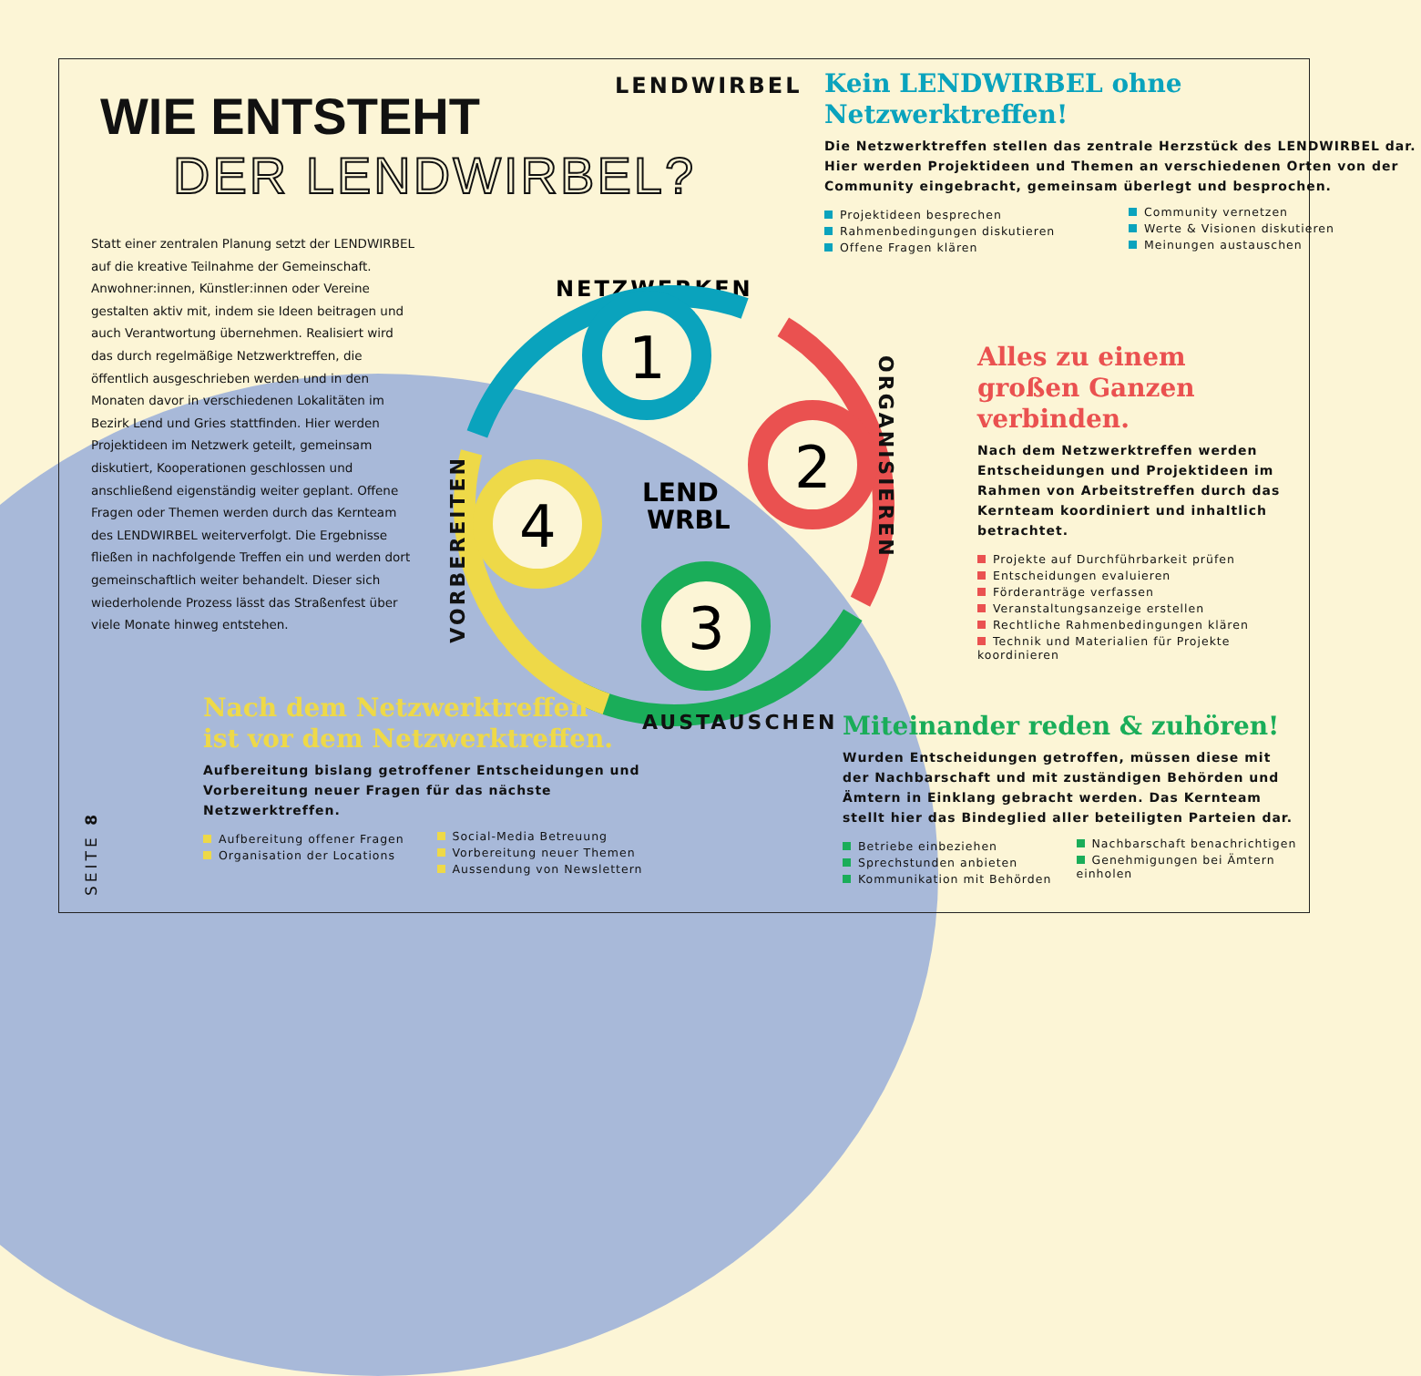LENDWIRBEL
WIE ENTSTEHT
DER LENDWIRBEL?
Statt einer zentralen Planung setzt der LENDWIRBEL auf die kreative Teilnahme der Gemeinschaft. Anwohner:innen, Künstler:innen oder Vereine gestalten aktiv mit, indem sie Ideen beitragen und auch Verantwortung übernehmen. Realisiert wird das durch regelmäßige Netzwerktreffen, die öffentlich ausgeschrieben werden und in den Monaten davor in verschiedenen Lokalitäten im Bezirk Lend und Gries stattfinden. Hier werden Projektideen im Netzwerk geteilt, gemeinsam diskutiert, Kooperationen geschlossen und anschließend eigenständig weiter geplant. Offene Fragen oder Themen werden durch das Kernteam des LENDWIRBEL weiterverfolgt. Die Ergebnisse fließen in nachfolgende Treffen ein und werden dort gemeinschaftlich weiter behandelt. Dieser sich wiederholende Prozess lässt das Straßenfest über viele Monate hinweg entstehen.
Kein LENDWIRBEL ohne Netzwerktreffen!
Die Netzwerktreffen stellen das zentrale Herzstück des LENDWIRBEL dar. Hier werden Projektideen und Themen an verschiedenen Orten von der Community eingebracht, gemeinsam überlegt und besprochen.
Projektideen besprechen
Rahmenbedingungen diskutieren
Offene Fragen klären
Community vernetzen
Werte & Visionen diskutieren
Meinungen austauschen
NETZWERKEN
1
2
3
4
LEND
WRBL
ORGANISIEREN
VORBEREITEN
AUSTAUSCHEN
Alles zu einem großen Ganzen verbinden.
Nach dem Netzwerktreffen werden Entscheidungen und Projektideen im Rahmen von Arbeitstreffen durch das Kernteam koordiniert und inhaltlich betrachtet.
Projekte auf Durchführbarkeit prüfen
Entscheidungen evaluieren
Förderanträge verfassen
Veranstaltungsanzeige erstellen
Rechtliche Rahmenbedingungen klären
Technik und Materialien für Projekte koordinieren
Nach dem Netzwerktreffen
ist vor dem Netzwerktreffen.
Aufbereitung bislang getroffener Entscheidungen und Vorbereitung neuer Fragen für das nächste Netzwerktreffen.
Aufbereitung offener Fragen
Organisation der Locations
Social-Media Betreuung
Vorbereitung neuer Themen
Aussendung von Newslettern
Miteinander reden & zuhören!
Wurden Entscheidungen getroffen, müssen diese mit der Nachbarschaft und mit zuständigen Behörden und Ämtern in Einklang gebracht werden. Das Kernteam stellt hier das Bindeglied aller beteiligten Parteien dar.
Betriebe einbeziehen
Sprechstunden anbieten
Kommunikation mit Behörden
Nachbarschaft benachrichtigen
Genehmigungen bei Ämtern einholen
SEITE 8